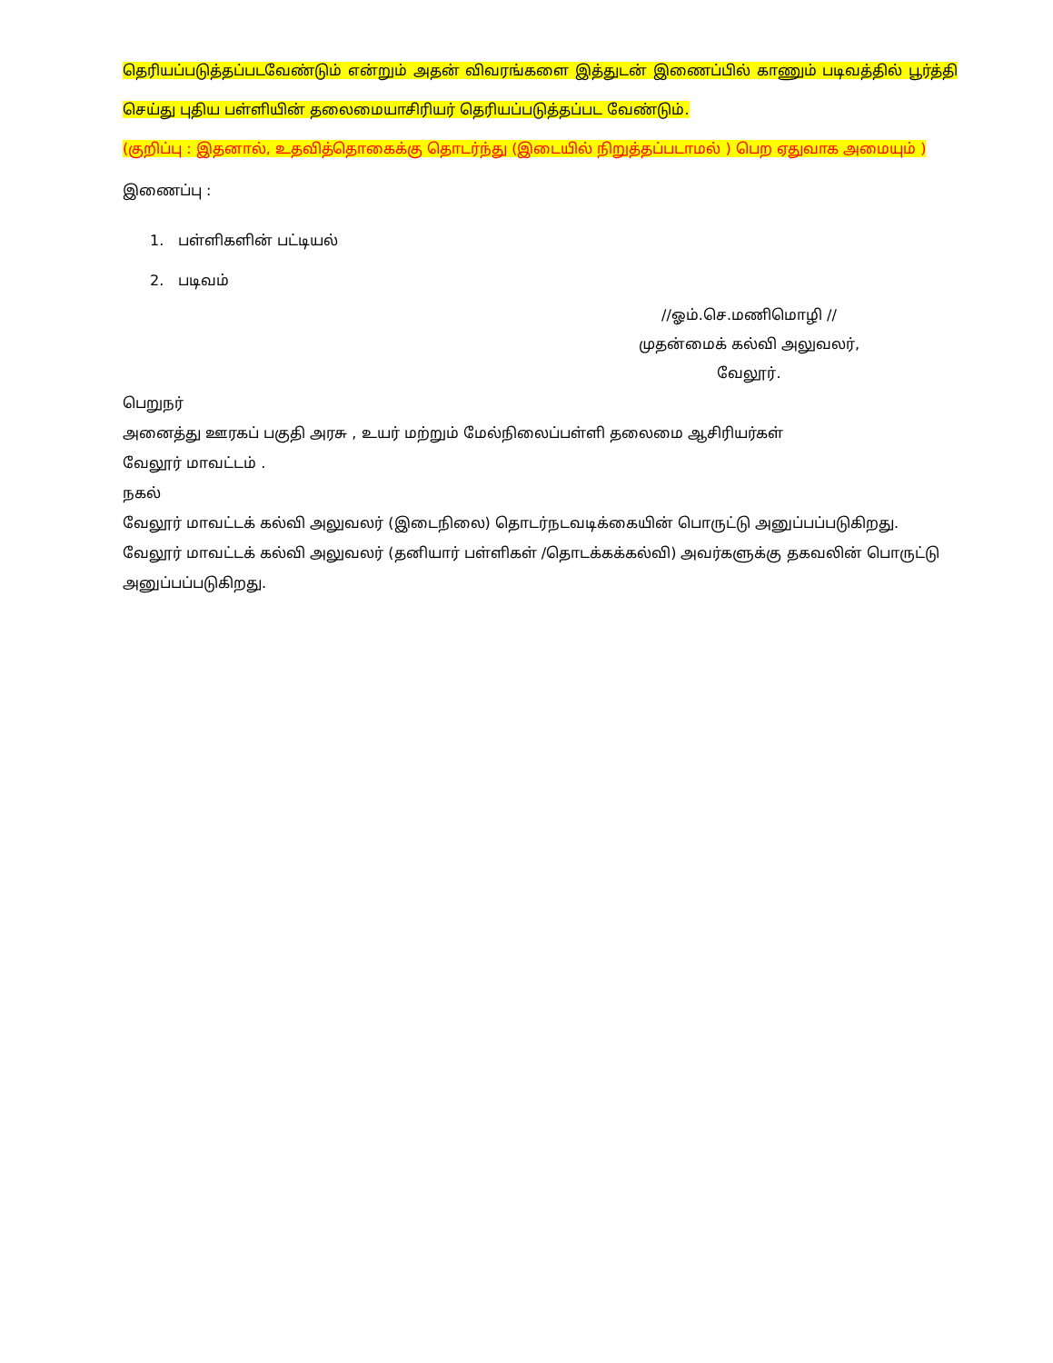தெரியப்படுத்தப்படவேண்டும் என்றும் அதன் விவரங்களை இத்துடன் இணைப்பில் காணும் படிவத்தில் பூர்த்தி செய்து புதிய பள்ளியின் தலைமையாசிரியர் தெரியப்படுத்தப்பட வேண்டும்.
(குறிப்பு : இதனால், உதவித்தொகைக்கு தொடர்ந்து (இடையில் நிறுத்தப்படாமல் ) பெற ஏதுவாக அமையும் )
இணைப்பு :
1. பள்ளிகளின் பட்டியல்
2. படிவம்
//ஓம்.செ.மணிமொழி //
முதன்மைக் கல்வி அலுவலர்,
வேலூர்.
பெறுநர்
அனைத்து ஊரகப் பகுதி அரசு , உயர் மற்றும் மேல்நிலைப்பள்ளி தலைமை ஆசிரியர்கள்
வேலூர் மாவட்டம் .
நகல்
வேலூர் மாவட்டக் கல்வி அலுவலர் (இடைநிலை) தொடர்நடவடிக்கையின் பொருட்டு அனுப்பப்படுகிறது.
வேலூர் மாவட்டக் கல்வி அலுவலர் (தனியார் பள்ளிகள் /தொடக்கக்கல்வி) அவர்களுக்கு தகவலின் பொருட்டு அனுப்பப்படுகிறது.